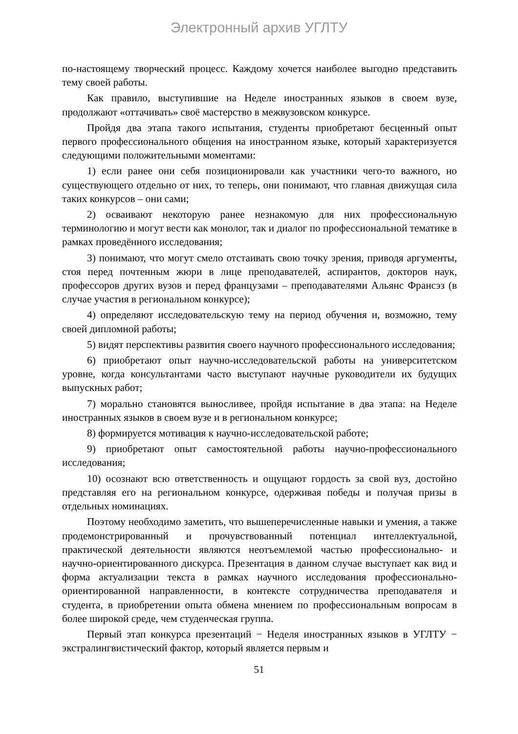Электронный архив УГЛТУ
по-настоящему творческий процесс. Каждому хочется наиболее выгодно представить тему своей работы.
Как правило, выступившие на Неделе иностранных языков в своем вузе, продолжают «оттачивать» своё мастерство в межвузовском конкурсе.
Пройдя два этапа такого испытания, студенты приобретают бесценный опыт первого профессионального общения на иностранном языке, который характеризуется следующими положительными моментами:
1) если ранее они себя позиционировали как участники чего-то важного, но существующего отдельно от них, то теперь, они понимают, что главная движущая сила таких конкурсов – они сами;
2) осваивают некоторую ранее незнакомую для них профессиональную терминологию и могут вести как монолог, так и диалог по профессиональной тематике в рамках проведённого исследования;
3) понимают, что могут смело отстаивать свою точку зрения, приводя аргументы, стоя перед почтенным жюри в лице преподавателей, аспирантов, докторов наук, профессоров других вузов и перед французами – преподавателями Альянс Франсэз (в случае участия в региональном конкурсе);
4) определяют исследовательскую тему на период обучения и, возможно, тему своей дипломной работы;
5) видят перспективы развития своего научного профессионального исследования;
6) приобретают опыт научно-исследовательской работы на университетском уровне, когда консультантами часто выступают научные руководители их будущих выпускных работ;
7) морально становятся выносливее, пройдя испытание в два этапа: на Неделе иностранных языков в своем вузе и в региональном конкурсе;
8) формируется мотивация к научно-исследовательской работе;
9) приобретают опыт самостоятельной работы научно-профессионального исследования;
10) осознают всю ответственность и ощущают гордость за свой вуз, достойно представляя его на региональном конкурсе, одерживая победы и получая призы в отдельных номинациях.
Поэтому необходимо заметить, что вышеперечисленные навыки и умения, а также продемонстрированный и прочувствованный потенциал интеллектуальной, практической деятельности являются неотъемлемой частью профессионально- и научно-ориентированного дискурса. Презентация в данном случае выступает как вид и форма актуализации текста в рамках научного исследования профессионально-ориентированной направленности, в контексте сотрудничества преподавателя и студента, в приобретении опыта обмена мнением по профессиональным вопросам в более широкой среде, чем студенческая группа.
Первый этап конкурса презентаций − Неделя иностранных языков в УГЛТУ − экстралингвистический фактор, который является первым и
51